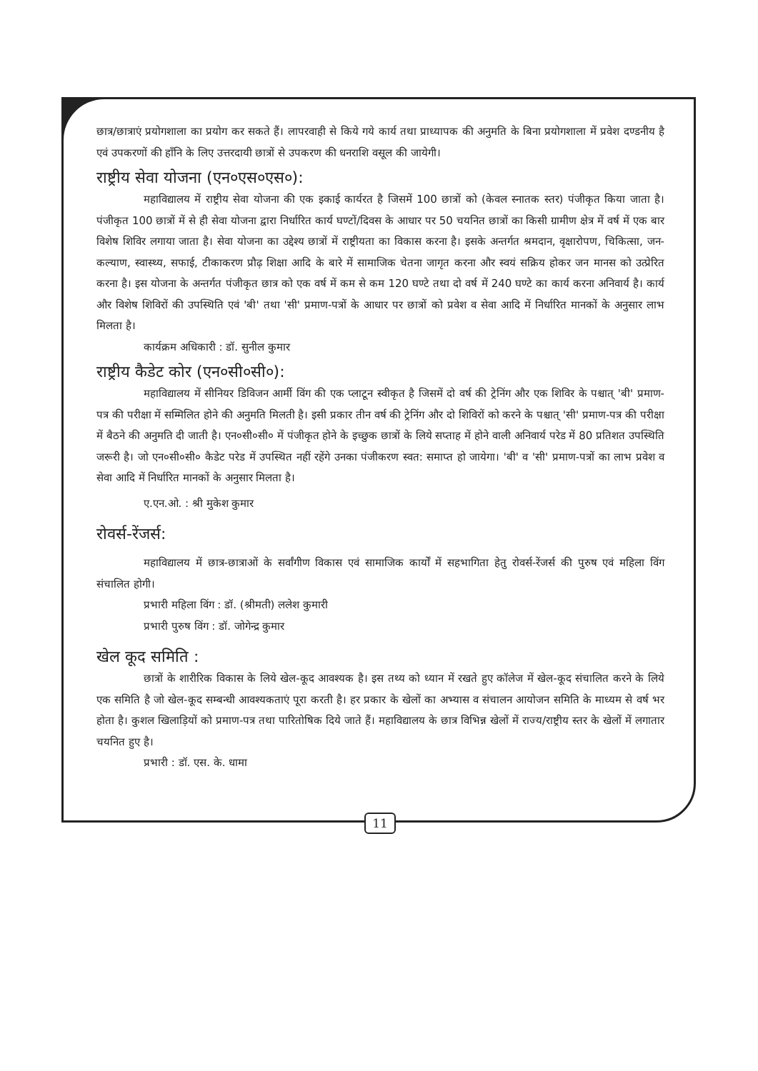छात्र/छात्राएं प्रयोगशाला का प्रयोग कर सकते हैं। लापरवाही से किये गये कार्य तथा प्राध्यापक की अनुमति के बिना प्रयोगशाला में प्रवेश दण्डनीय है एवं उपकरणों की हाँनि के लिए उत्तरदायी छात्रों से उपकरण की धनराशि वसूल की जायेगी।
राष्ट्रीय सेवा योजना (एन०एस०एस०):
महाविद्यालय में राष्ट्रीय सेवा योजना की एक इकाई कार्यरत है जिसमें 100 छात्रों को (केवल स्नातक स्तर) पंजीकृत किया जाता है। पंजीकृत 100 छात्रों में से ही सेवा योजना द्वारा निर्धारित कार्य घण्टों/दिवस के आधार पर 50 चयनित छात्रों का किसी ग्रामीण क्षेत्र में वर्ष में एक बार विशेष शिविर लगाया जाता है। सेवा योजना का उद्देश्य छात्रों में राष्ट्रीयता का विकास करना है। इसके अन्तर्गत श्रमदान, वृक्षारोपण, चिकित्सा, जन-कल्याण, स्वास्थ्य, सफाई, टीकाकरण प्रौढ़ शिक्षा आदि के बारे में सामाजिक चेतना जागृत करना और स्वयं सक्रिय होकर जन मानस को उत्प्रेरित करना है। इस योजना के अन्तर्गत पंजीकृत छात्र को एक वर्ष में कम से कम 120 घण्टे तथा दो वर्ष में 240 घण्टे का कार्य करना अनिवार्य है। कार्य और विशेष शिविरों की उपस्थिति एवं 'बी' तथा 'सी' प्रमाण-पत्रों के आधार पर छात्रों को प्रवेश व सेवा आदि में निर्धारित मानकों के अनुसार लाभ मिलता है।
कार्यक्रम अधिकारी : डॉ. सुनील कुमार
राष्ट्रीय कैडेट कोर (एन०सी०सी०):
महाविद्यालय में सीनियर डिविजन आर्मी विंग की एक प्लाटून स्वीकृत है जिसमें दो वर्ष की ट्रेनिंग और एक शिविर के पश्चात् 'बी' प्रमाण-पत्र की परीक्षा में सम्मिलित होने की अनुमति मिलती है। इसी प्रकार तीन वर्ष की ट्रेनिंग और दो शिविरों को करने के पश्चात् 'सी' प्रमाण-पत्र की परीक्षा में बैठने की अनुमति दी जाती है। एन०सी०सी० में पंजीकृत होने के इच्छुक छात्रों के लिये सप्ताह में होने वाली अनिवार्य परेड में 80 प्रतिशत उपस्थिति जरूरी है। जो एन०सी०सी० कैडेट परेड में उपस्थित नहीं रहेंगे उनका पंजीकरण स्वत: समाप्त हो जायेगा। 'बी' व 'सी' प्रमाण-पत्रों का लाभ प्रवेश व सेवा आदि में निर्धारित मानकों के अनुसार मिलता है।
ए.एन.ओ. : श्री मुकेश कुमार
रोवर्स-रेंजर्स:
महाविद्यालय में छात्र-छात्राओं के सर्वांगीण विकास एवं सामाजिक कार्यों में सहभागिता हेतु रोवर्स-रेंजर्स की पुरुष एवं महिला विंग संचालित होगी।
प्रभारी महिला विंग : डॉ. (श्रीमती) ललेश कुमारी
प्रभारी पुरुष विंग : डॉ. जोगेन्द्र कुमार
खेल कूद समिति :
छात्रों के शारीरिक विकास के लिये खेल-कूद आवश्यक है। इस तथ्य को ध्यान में रखते हुए कॉलेज में खेल-कूद संचालित करने के लिये एक समिति है जो खेल-कूद सम्बन्धी आवश्यकताएं पूरा करती है। हर प्रकार के खेलों का अभ्यास व संचालन आयोजन समिति के माध्यम से वर्ष भर होता है। कुशल खिलाड़ियों को प्रमाण-पत्र तथा पारितोषिक दिये जाते हैं। महाविद्यालय के छात्र विभिन्न खेलों में राज्य/राष्ट्रीय स्तर के खेलों में लगातार चयनित हुए है।
प्रभारी : डॉ. एस. के. धामा
11